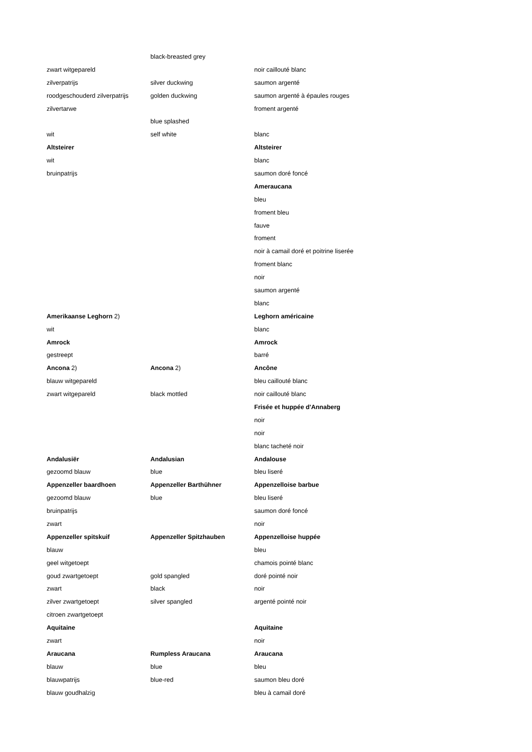| | black-breasted grey | |
| zwart witgepareld | | noir caillouté blanc |
| zilverpatrijs | silver duckwing | saumon argenté |
| roodgeschouderd zilverpatrijs | golden duckwing | saumon argenté à épaules rouges |
| zilvertarwe | | froment argenté |
| | blue splashed | |
| wit | self white | blanc |
| Altsteirer | | Altsteirer |
| wit | | blanc |
| bruinpatrijs | | saumon doré foncé |
| | | Ameraucana |
| | | bleu |
| | | froment bleu |
| | | fauve |
| | | froment |
| | | noir à camail doré et poitrine liserée |
| | | froment blanc |
| | | noir |
| | | saumon argenté |
| | | blanc |
| Amerikaanse Leghorn 2) | | Leghorn américaine |
| wit | | blanc |
| Amrock | | Amrock |
| gestreept | | barré |
| Ancona 2) | Ancona 2) | Ancône |
| blauw witgepareld | | bleu caillouté blanc |
| zwart witgepareld | black mottled | noir caillouté blanc |
| | | Frisée et huppée d'Annaberg |
| | | noir |
| | | noir |
| | | blanc tacheté noir |
| Andalusiër | Andalusian | Andalouse |
| gezoomd blauw | blue | bleu liseré |
| Appenzeller baardhoen | Appenzeller Barthühner | Appenzelloise barbue |
| gezoomd blauw | blue | bleu liseré |
| bruinpatrijs | | saumon doré foncé |
| zwart | | noir |
| Appenzeller spitskuif | Appenzeller Spitzhauben | Appenzelloise huppée |
| blauw | | bleu |
| geel witgetoept | | chamois pointé blanc |
| goud zwartgetoept | gold spangled | doré pointé noir |
| zwart | black | noir |
| zilver zwartgetoept | silver spangled | argenté pointé noir |
| citroen zwartgetoept | | |
| Aquitaine | | Aquitaine |
| zwart | | noir |
| Araucana | Rumpless Araucana | Araucana |
| blauw | blue | bleu |
| blauwpatrijs | blue-red | saumon bleu doré |
| blauw goudhalzig | | bleu à camail doré |